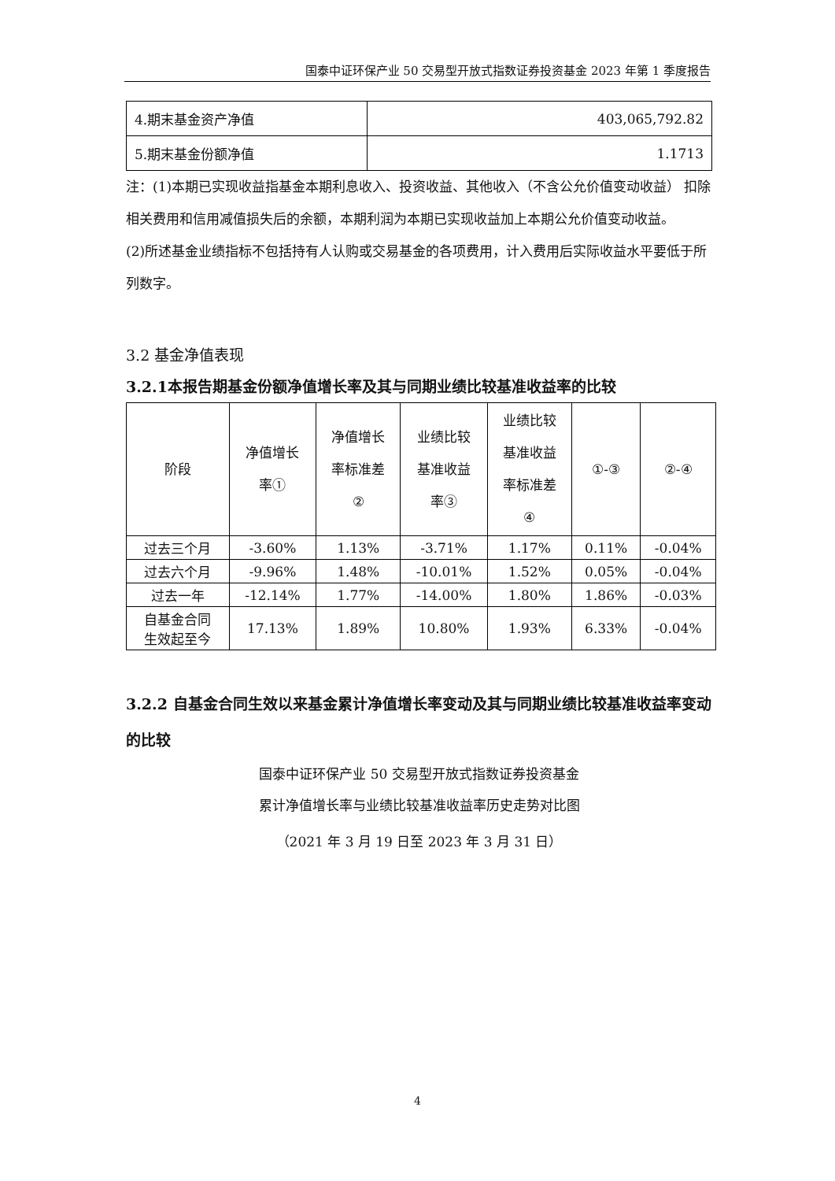国泰中证环保产业 50 交易型开放式指数证券投资基金 2023 年第 1 季度报告
| 4.期末基金资产净值 | 403,065,792.82 |
| 5.期末基金份额净值 | 1.1713 |
注：(1)本期已实现收益指基金本期利息收入、投资收益、其他收入（不含公允价值变动收益） 扣除相关费用和信用减值损失后的余额，本期利润为本期已实现收益加上本期公允价值变动收益。
(2)所述基金业绩指标不包括持有人认购或交易基金的各项费用，计入费用后实际收益水平要低于所列数字。
3.2 基金净值表现
3.2.1本报告期基金份额净值增长率及其与同期业绩比较基准收益率的比较
| 阶段 | 净值增长 率① | 净值增长 率标准差 ② | 业绩比较 基准收益 率③ | 业绩比较 基准收益 率标准差 ④ | ①-③ | ②-④ |
| --- | --- | --- | --- | --- | --- | --- |
| 过去三个月 | -3.60% | 1.13% | -3.71% | 1.17% | 0.11% | -0.04% |
| 过去六个月 | -9.96% | 1.48% | -10.01% | 1.52% | 0.05% | -0.04% |
| 过去一年 | -12.14% | 1.77% | -14.00% | 1.80% | 1.86% | -0.03% |
| 自基金合同 生效起至今 | 17.13% | 1.89% | 10.80% | 1.93% | 6.33% | -0.04% |
3.2.2 自基金合同生效以来基金累计净值增长率变动及其与同期业绩比较基准收益率变动的比较
国泰中证环保产业 50 交易型开放式指数证券投资基金
累计净值增长率与业绩比较基准收益率历史走势对比图
（2021 年 3 月 19 日至 2023 年 3 月 31 日）
4